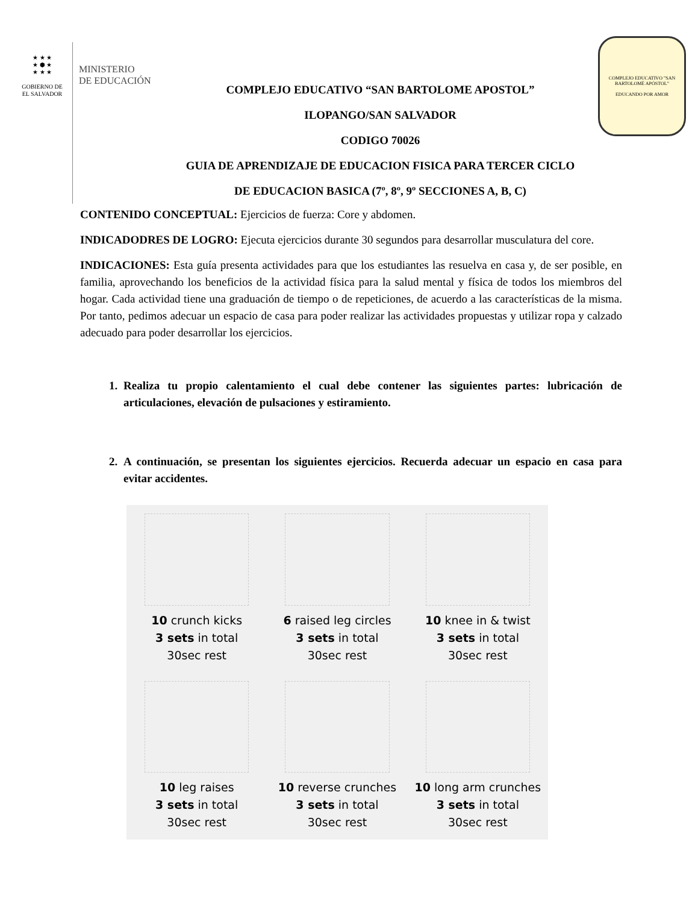★ ★ ★
★ ⬢ ★
★ ★ ★
GOBIERNO DE
EL SALVADOR
MINISTERIO
DE EDUCACIÓN
COMPLEJO EDUCATIVO “SAN BARTOLOME APOSTOL”
ILOPANGO/SAN SALVADOR
CODIGO 70026
GUIA DE APRENDIZAJE DE EDUCACION FISICA PARA TERCER CICLO
DE EDUCACION BASICA (7º, 8º, 9º SECCIONES A, B, C)
COMPLEJO EDUCATIVO "SAN BARTOLOMÉ APÓSTOL"
EDUCANDO POR AMOR
CONTENIDO CONCEPTUAL: Ejercicios de fuerza: Core y abdomen.
INDICADODRES DE LOGRO: Ejecuta ejercicios durante 30 segundos para desarrollar musculatura del core.
INDICACIONES: Esta guía presenta actividades para que los estudiantes las resuelva en casa y, de ser posible, en familia, aprovechando los beneficios de la actividad física para la salud mental y física de todos los miembros del hogar. Cada actividad tiene una graduación de tiempo o de repeticiones, de acuerdo a las características de la misma. Por tanto, pedimos adecuar un espacio de casa para poder realizar las actividades propuestas y utilizar ropa y calzado adecuado para poder desarrollar los ejercicios.
1. Realiza tu propio calentamiento el cual debe contener las siguientes partes: lubricación de articulaciones, elevación de pulsaciones y estiramiento.
2. A continuación, se presentan los siguientes ejercicios. Recuerda adecuar un espacio en casa para evitar accidentes.
10 crunch kicks
3 sets in total
30sec rest
6 raised leg circles
3 sets in total
30sec rest
10 knee in & twist
3 sets in total
30sec rest
10 leg raises
3 sets in total
30sec rest
10 reverse crunches
3 sets in total
30sec rest
10 long arm crunches
3 sets in total
30sec rest